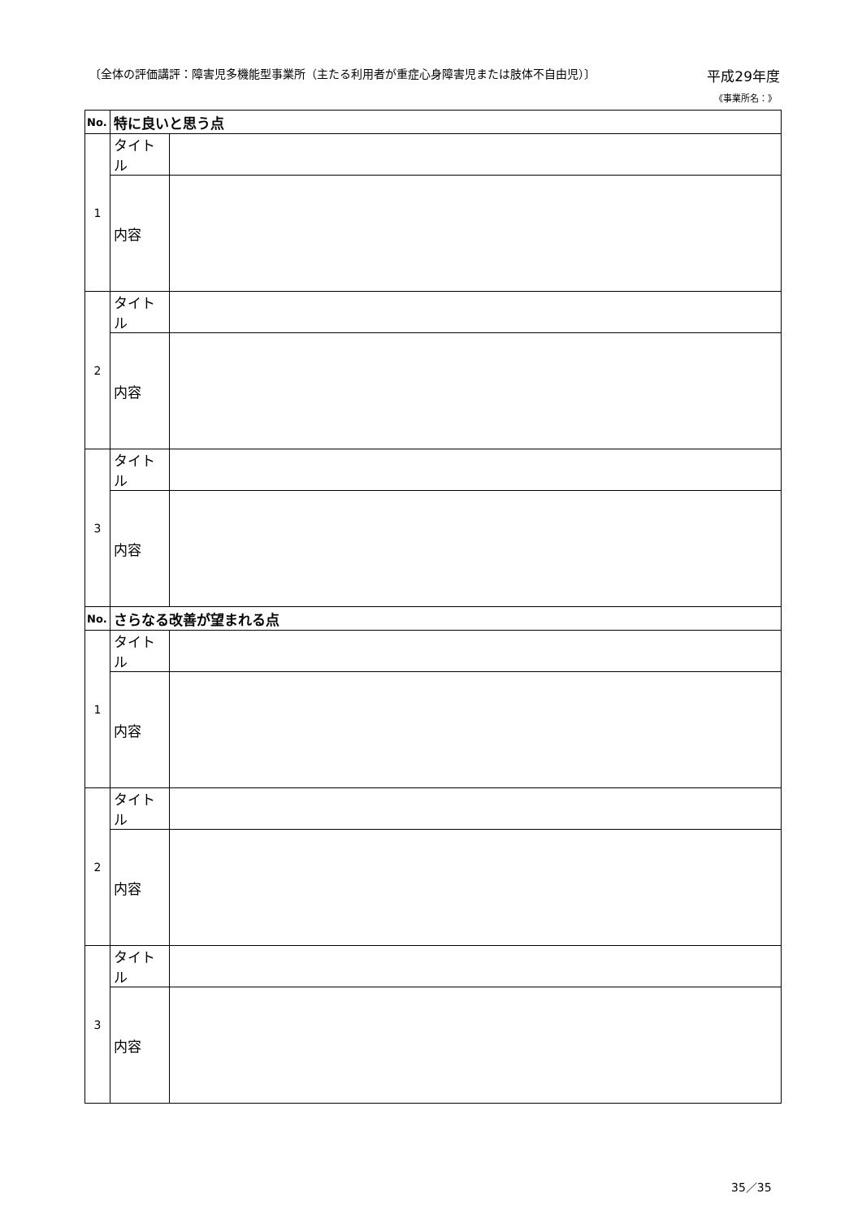〔全体の評価講評：障害児多機能型事業所（主たる利用者が重症心身障害児または肢体不自由児）〕 平成29年度
《事業所名：》
| No. | 特に良いと思う点 | |
| --- | --- | --- |
| 1 | タイトル | |
| | 内容 | |
| 2 | タイトル | |
| | 内容 | |
| 3 | タイトル | |
| | 内容 | |
| No. | さらなる改善が望まれる点 | |
| 1 | タイトル | |
| | 内容 | |
| 2 | タイトル | |
| | 内容 | |
| 3 | タイトル | |
| | 内容 | |
35／35